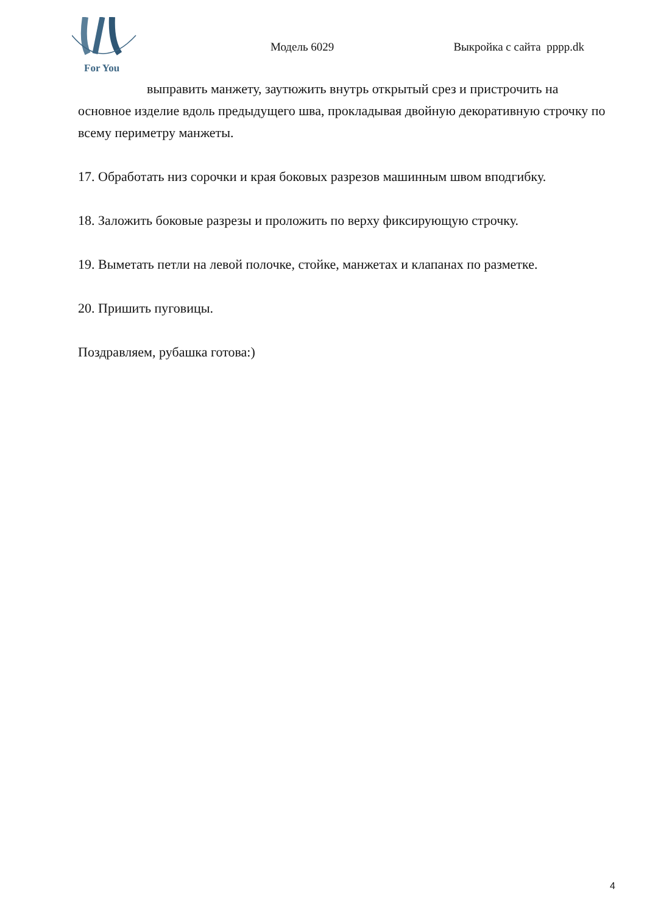For You
Модель 6029 Выкройка с сайта pppp.dk
выправить манжету, заутюжить внутрь открытый срез и пристрочить на основное изделие вдоль предыдущего шва, прокладывая двойную декоративную строчку по всему периметру манжеты.
17. Обработать низ сорочки и края боковых разрезов машинным швом вподгибку.
18. Заложить боковые разрезы и проложить по верху фиксирующую строчку.
19. Выметать петли на левой полочке, стойке, манжетах и клапанах по разметке.
20. Пришить пуговицы.
Поздравляем, рубашка готова:)
4